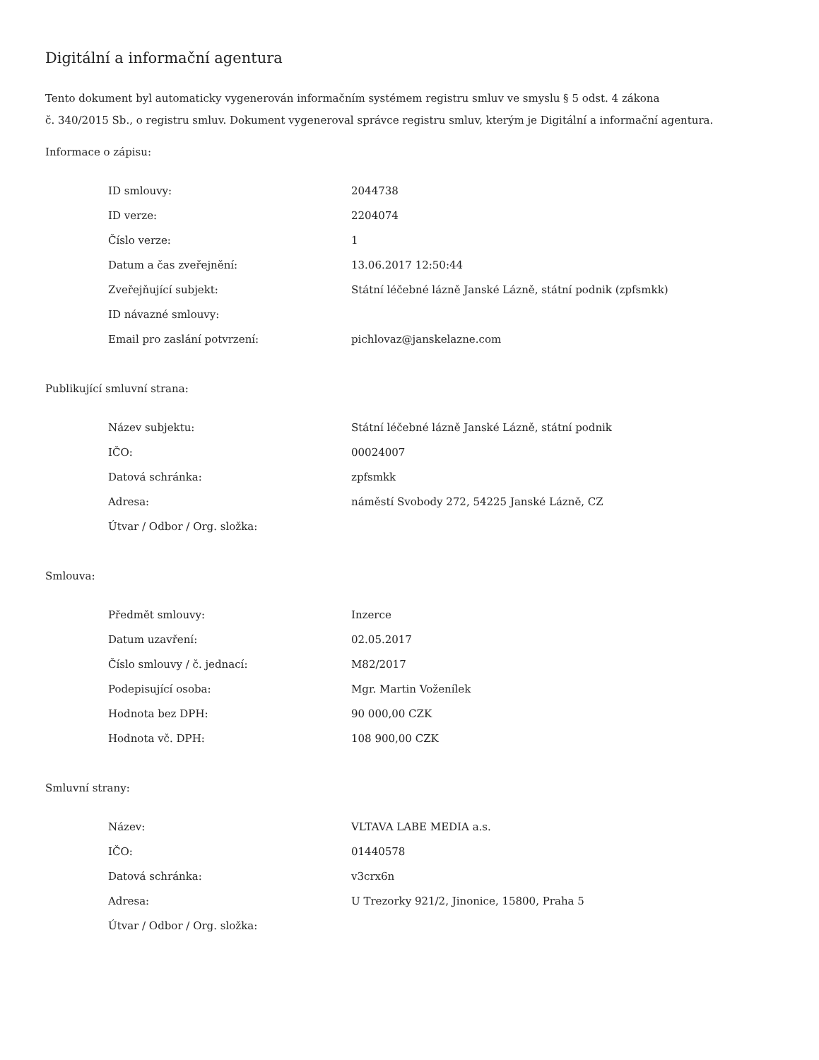Digitální a informační agentura
Tento dokument byl automaticky vygenerován informačním systémem registru smluv ve smyslu § 5 odst. 4 zákona
č. 340/2015 Sb., o registru smluv. Dokument vygeneroval správce registru smluv, kterým je Digitální a informační agentura.
Informace o zápisu:
| ID smlouvy: | 2044738 |
| ID verze: | 2204074 |
| Číslo verze: | 1 |
| Datum a čas zveřejnění: | 13.06.2017 12:50:44 |
| Zveřejňující subjekt: | Státní léčebné lázně Janské Lázně, státní podnik (zpfsmkk) |
| ID návazné smlouvy: | |
| Email pro zaslání potvrzení: | pichlovaz@janskelazne.com |
Publikující smluvní strana:
| Název subjektu: | Státní léčebné lázně Janské Lázně, státní podnik |
| IČO: | 00024007 |
| Datová schránka: | zpfsmkk |
| Adresa: | náměstí Svobody 272, 54225 Janské Lázně, CZ |
| Útvar / Odbor / Org. složka: | |
Smlouva:
| Předmět smlouvy: | Inzerce |
| Datum uzavření: | 02.05.2017 |
| Číslo smlouvy / č. jednací: | M82/2017 |
| Podepisující osoba: | Mgr. Martin Voženílek |
| Hodnota bez DPH: | 90 000,00 CZK |
| Hodnota vč. DPH: | 108 900,00 CZK |
Smluvní strany:
| Název: | VLTAVA LABE MEDIA a.s. |
| IČO: | 01440578 |
| Datová schránka: | v3crx6n |
| Adresa: | U Trezorky 921/2, Jinonice, 15800, Praha 5 |
| Útvar / Odbor / Org. složka: | |